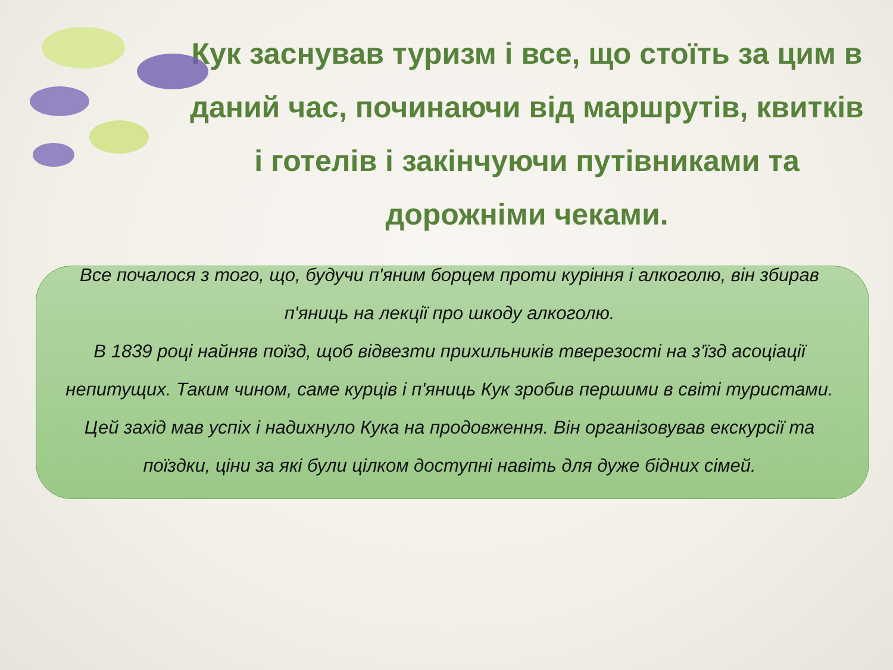Кук заснував туризм і все, що стоїть за цим в даний час, починаючи від маршрутів, квитків і готелів і закінчуючи путівниками та дорожніми чеками.
Все почалося з того, що, будучи п'яним борцем проти куріння і алкоголю, він збирав п'яниць на лекції про шкоду алкоголю.
В 1839 році найняв поїзд, щоб відвезти прихильників тверезості на з'їзд асоціації непитущих. Таким чином, саме курців і п'яниць Кук зробив першими в світі туристами. Цей захід мав успіх і надихнуло Кука на продовження. Він організовував екскурсії та поїздки, ціни за які були цілком доступні навіть для дуже бідних сімей.